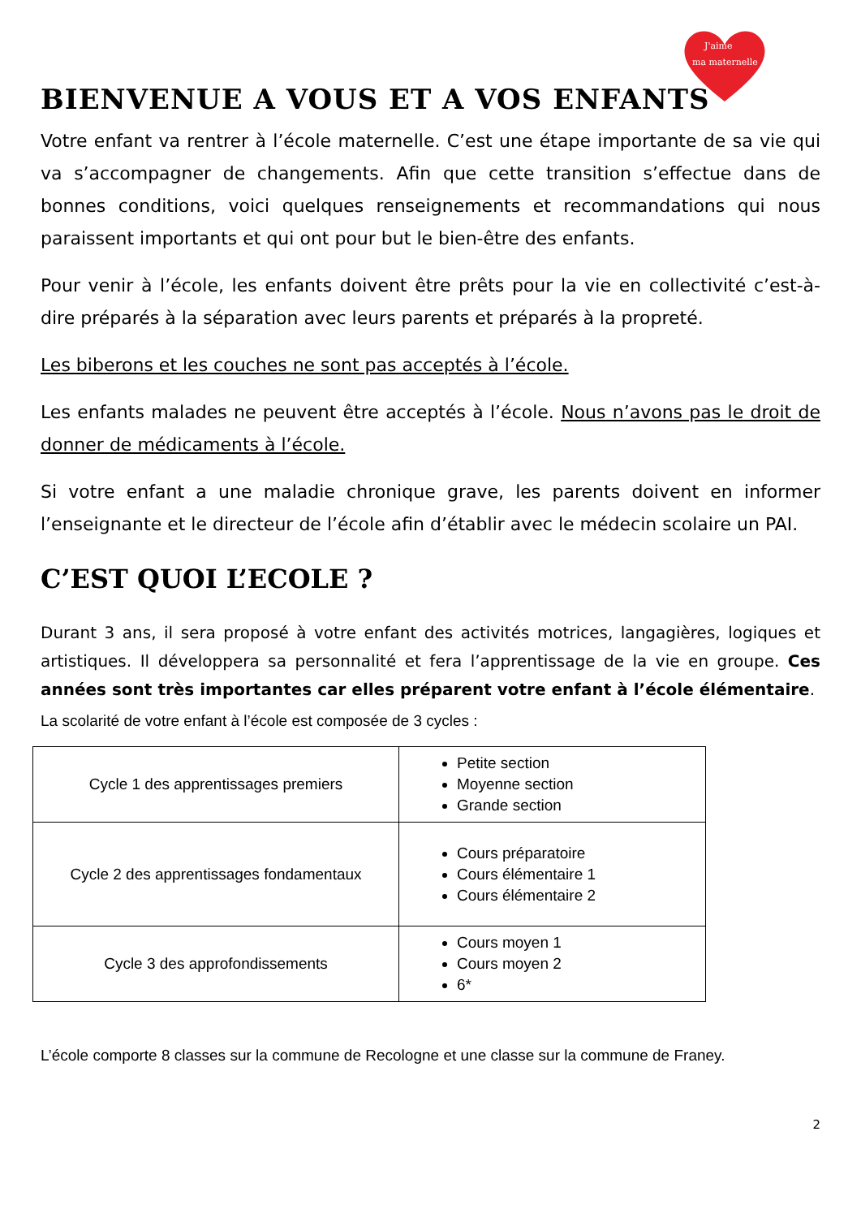J'aime
ma maternelle
BIENVENUE A VOUS ET A VOS ENFANTS
Votre enfant va rentrer à l’école maternelle. C’est une étape importante de sa vie qui va s’accompagner de changements. Afin que cette transition s’effectue dans de bonnes conditions, voici quelques renseignements et recommandations qui nous paraissent importants et qui ont pour but le bien-être des enfants.
Pour venir à l’école, les enfants doivent être prêts pour la vie en collectivité c’est-à-dire préparés à la séparation avec leurs parents et préparés à la propreté.
Les biberons et les couches ne sont pas acceptés à l’école.
Les enfants malades ne peuvent être acceptés à l’école. Nous n’avons pas le droit de donner de médicaments à l’école.
Si votre enfant a une maladie chronique grave, les parents doivent en informer l’enseignante et le directeur de l’école afin d’établir avec le médecin scolaire un PAI.
C’EST QUOI L’ECOLE ?
Durant 3 ans, il sera proposé à votre enfant des activités motrices, langagières, logiques et artistiques. Il développera sa personnalité et fera l’apprentissage de la vie en groupe. Ces années sont très importantes car elles préparent votre enfant à l’école élémentaire.
La scolarité de votre enfant à l’école est composée de 3 cycles :
| Cycle 1 des apprentissages premiers | Petite section Moyenne section Grande section |
| Cycle 2 des apprentissages fondamentaux | Cours préparatoire Cours élémentaire 1 Cours élémentaire 2 |
| Cycle 3 des approfondissements | Cours moyen 1 Cours moyen 2 6* |
L’école comporte 8 classes sur la commune de Recologne et une classe sur la commune de Franey.
2